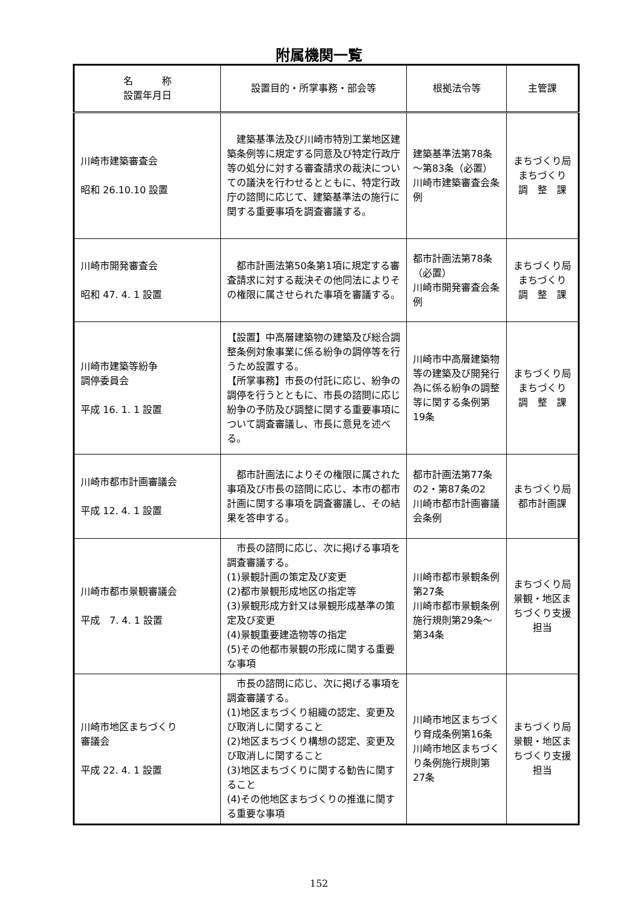附属機関一覧
| 名 称 設置年月日 | 設置目的・所掌事務・部会等 | 根拠法令等 | 主管課 |
| --- | --- | --- | --- |
| 川崎市建築審査会 昭和 26.10.10 設置 | 建築基準法及び川崎市特別工業地区建築条例等に規定する同意及び特定行政庁等の処分に対する審査請求の裁決についての議決を行わせるとともに、特定行政庁の諮問に応じて、建築基準法の施行に関する重要事項を調査審議する。 | 建築基準法第78条～第83条（必置） 川崎市建築審査会条例 | まちづくり局 まちづくり 調 整 課 |
| 川崎市開発審査会 昭和 47. 4. 1 設置 | 都市計画法第50条第1項に規定する審査請求に対する裁決その他同法によりその権限に属させられた事項を審議する。 | 都市計画法第78条（必置） 川崎市開発審査会条例 | まちづくり局 まちづくり 調 整 課 |
| 川崎市建築等紛争 調停委員会 平成 16. 1. 1 設置 | 【設置】中高層建築物の建築及び総合調整条例対象事業に係る紛争の調停等を行うため設置する。 【所掌事務】市長の付託に応じ、紛争の調停を行うとともに、市長の諮問に応じ紛争の予防及び調整に関する重要事項について調査審議し、市長に意見を述べる。 | 川崎市中高層建築物等の建築及び開発行為に係る紛争の調整等に関する条例第19条 | まちづくり局 まちづくり 調 整 課 |
| 川崎市都市計画審議会 平成 12. 4. 1 設置 | 都市計画法によりその権限に属された事項及び市長の諮問に応じ、本市の都市計画に関する事項を調査審議し、その結果を答申する。 | 都市計画法第77条の2・第87条の2 川崎市都市計画審議会条例 | まちづくり局 都市計画課 |
| 川崎市都市景観審議会 平成 7. 4. 1 設置 | 市長の諮問に応じ、次に掲げる事項を調査審議する。 (1)景観計画の策定及び変更 (2)都市景観形成地区の指定等 (3)景観形成方針又は景観形成基準の策定及び変更 (4)景観重要建造物等の指定 (5)その他都市景観の形成に関する重要な事項 | 川崎市都市景観条例第27条 川崎市都市景観条例施行規則第29条～第34条 | まちづくり局 景観・地区まちづくり支援 担当 |
| 川崎市地区まちづくり 審議会 平成 22. 4. 1 設置 | 市長の諮問に応じ、次に掲げる事項を調査審議する。 (1)地区まちづくり組織の認定、変更及び取消しに関すること (2)地区まちづくり構想の認定、変更及び取消しに関すること (3)地区まちづくりに関する勧告に関すること (4)その他地区まちづくりの推進に関する重要な事項 | 川崎市地区まちづくり育成条例第16条 川崎市地区まちづくり条例施行規則第27条 | まちづくり局 景観・地区まちづくり支援 担当 |
152